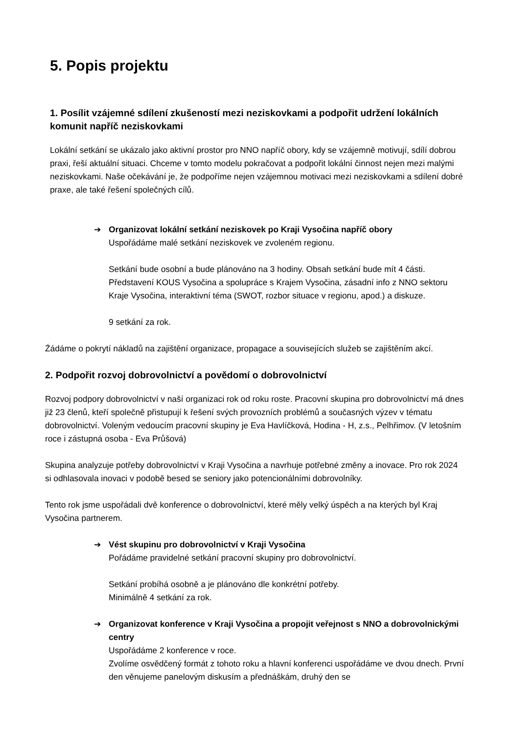5. Popis projektu
1. Posílit vzájemné sdílení zkušeností mezi neziskovkami a podpořit udržení lokálních komunit napříč neziskovkami
Lokální setkání se ukázalo jako aktivní prostor pro NNO napříč obory, kdy se vzájemně motivují, sdílí dobrou praxi, řeší aktuální situaci. Chceme v tomto modelu pokračovat a podpořit lokální činnost nejen mezi malými neziskovkami. Naše očekávání je, že podpoříme nejen vzájemnou motivaci mezi neziskovkami a sdílení dobré praxe, ale také řešení společných cílů.
➔ Organizovat lokální setkání neziskovek po Kraji Vysočina napříč obory
Uspořádáme malé setkání neziskovek ve zvoleném regionu.
Setkání bude osobní a bude plánováno na 3 hodiny. Obsah setkání bude mít 4 části. Představení KOUS Vysočina a spolupráce s Krajem Vysočina, zásadní info z NNO sektoru Kraje Vysočina, interaktivní téma (SWOT, rozbor situace v regionu, apod.) a diskuze.
9 setkání za rok.
Źádáme o pokrytí nákladů na zajištění organizace, propagace a souvisejících služeb se zajištěním akcí.
2. Podpořit rozvoj dobrovolnictví a povědomí o dobrovolnictví
Rozvoj podpory dobrovolnictví v naší organizaci rok od roku roste. Pracovní skupina pro dobrovolnictví má dnes již 23 členů, kteří společně přistupují k řešení svých provozních problémů a současných výzev v tématu dobrovolnictví. Voleným vedoucím pracovní skupiny je Eva Havlíčková, Hodina - H, z.s., Pelhřimov. (V letošním roce i zástupná osoba - Eva Průšová)
Skupina analyzuje potřeby dobrovolnictví v Kraji Vysočina a navrhuje potřebné změny a inovace. Pro rok 2024 si odhlasovala inovaci v podobě besed se seniory jako potencionálními dobrovolníky.
Tento rok jsme uspořádali dvě konference o dobrovolnictví, které měly velký úspěch a na kterých byl Kraj Vysočina partnerem.
➔ Vést skupinu pro dobrovolnictví v Kraji Vysočina
Pořádáme pravidelné setkání pracovní skupiny pro dobrovolnictví.
Setkání probíhá osobně a je plánováno dle konkrétní potřeby.
Minimálně 4 setkání za rok.
➔ Organizovat konference v Kraji Vysočina a propojit veřejnost s NNO a dobrovolnickými centry
Uspořádáme 2 konference v roce.
Zvolíme osvědčený formát z tohoto roku a hlavní konferenci uspořádáme ve dvou dnech. První den věnujeme panelovým diskusím a přednáškám, druhý den se